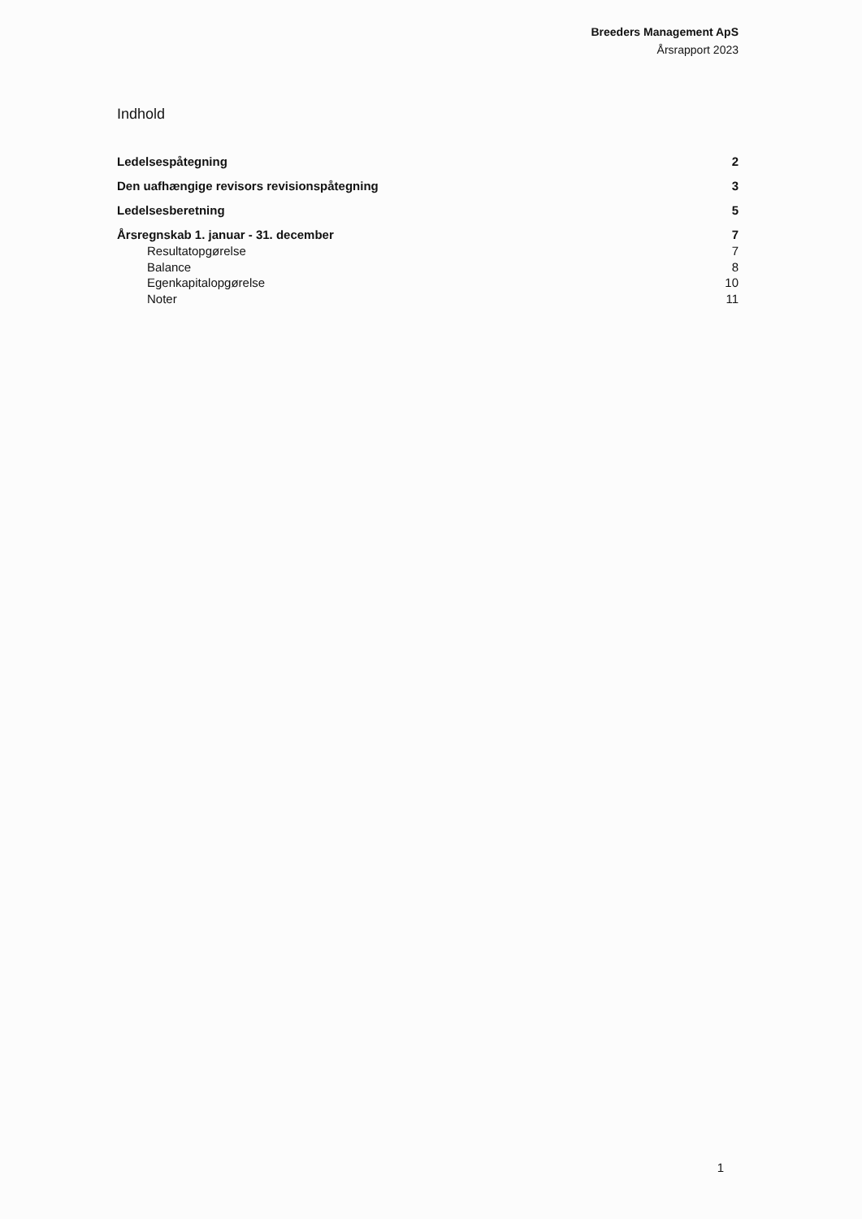Breeders Management ApS
Årsrapport 2023
Indhold
Ledelsespåtegning 2
Den uafhængige revisors revisionspåtegning 3
Ledelsesberetning 5
Årsregnskab 1. januar - 31. december 7
Resultatopgørelse 7
Balance 8
Egenkapitalopgørelse 10
Noter 11
1